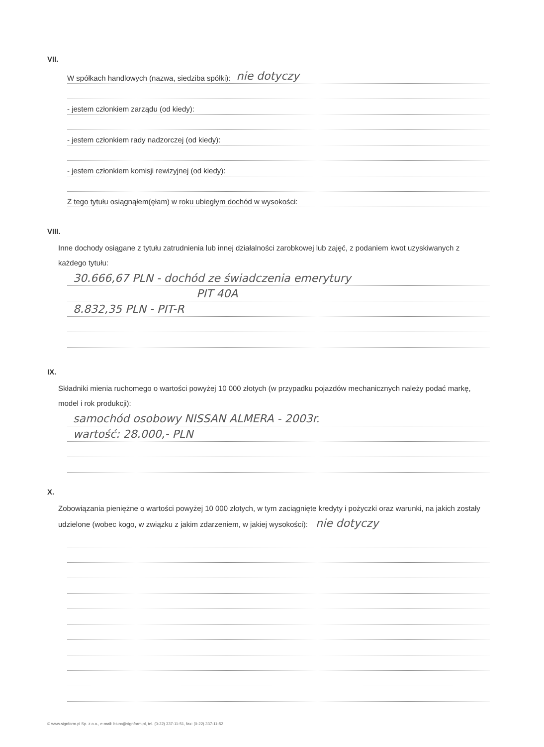VII.
W spółkach handlowych (nazwa, siedziba spółki): nie dotyczy
- jestem członkiem zarządu (od kiedy):
- jestem członkiem rady nadzorczej (od kiedy):
- jestem członkiem komisji rewizyjnej (od kiedy):
Z tego tytułu osiągnąłem(ęłam) w roku ubiegłym dochód w wysokości:
VIII.
Inne dochody osiągane z tytułu zatrudnienia lub innej działalności zarobkowej lub zajęć, z podaniem kwot uzyskiwanych z każdego tytułu:
30.666,67 PLN - dochód ze świadczenia emerytury
PIT 40A
8.832,35 PLN - PIT-R
IX.
Składniki mienia ruchomego o wartości powyżej 10 000 złotych (w przypadku pojazdów mechanicznych należy podać markę, model i rok produkcji):
samochód osobowy NISSAN ALMERA - 2003r.
wartość: 28.000,- PLN
X.
Zobowiązania pieniężne o wartości powyżej 10 000 złotych, w tym zaciągnięte kredyty i pożyczki oraz warunki, na jakich zostały udzielone (wobec kogo, w związku z jakim zdarzeniem, w jakiej wysokości): nie dotyczy
© www.signform.pl Sp. z o.o., e-mail: biuro@signform.pl, tel. (0-22) 337-11-51, fax: (0-22) 337-11-52